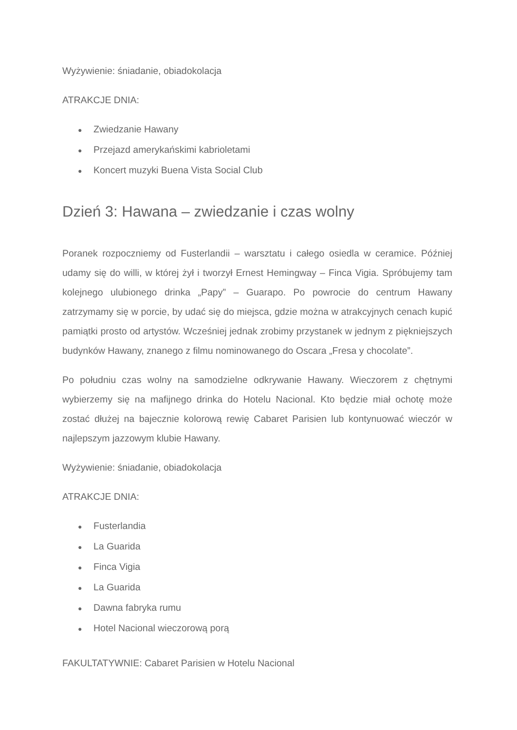Wyżywienie: śniadanie, obiadokolacja
ATRAKCJE DNIA:
● Zwiedzanie Hawany
● Przejazd amerykańskimi kabrioletami
● Koncert muzyki Buena Vista Social Club
Dzień 3: Hawana – zwiedzanie i czas wolny
Poranek rozpoczniemy od Fusterlandii – warsztatu i całego osiedla w ceramice. Później udamy się do willi, w której żył i tworzył Ernest Hemingway – Finca Vigia. Spróbujemy tam kolejnego ulubionego drinka „Papy” – Guarapo. Po powrocie do centrum Hawany zatrzymamy się w porcie, by udać się do miejsca, gdzie można w atrakcyjnych cenach kupić pamiątki prosto od artystów. Wcześniej jednak zrobimy przystanek w jednym z piękniejszych budynków Hawany, znanego z filmu nominowanego do Oscara „Fresa y chocolate”.
Po południu czas wolny na samodzielne odkrywanie Hawany. Wieczorem z chętnymi wybierzemy się na mafijnego drinka do Hotelu Nacional. Kto będzie miał ochotę może zostać dłużej na bajecznie kolorową rewię Cabaret Parisien lub kontynuować wieczór w najlepszym jazzowym klubie Hawany.
Wyżywienie: śniadanie, obiadokolacja
ATRAKCJE DNIA:
● Fusterlandia
● La Guarida
● Finca Vigia
● La Guarida
● Dawna fabryka rumu
● Hotel Nacional wieczorową porą
FAKULTATYWNIE: Cabaret Parisien w Hotelu Nacional